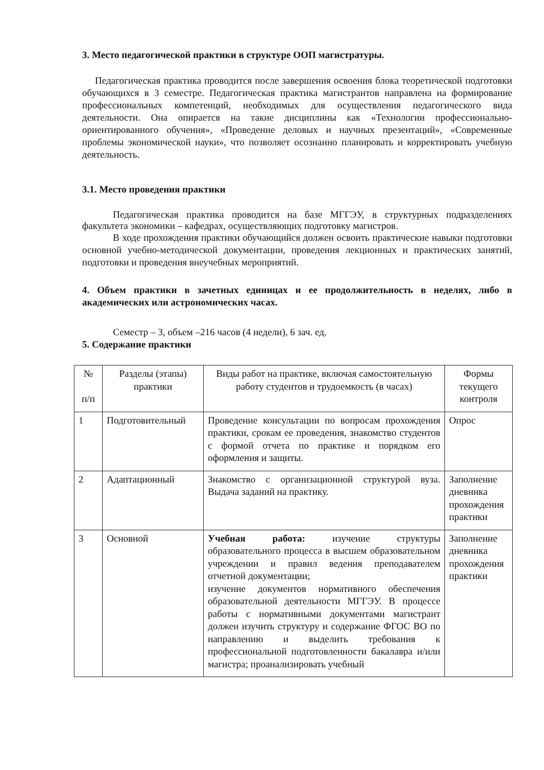3. Место педагогической практики в структуре ООП магистратуры.
Педагогическая практика проводится после завершения освоения блока теоретической подготовки обучающихся в 3 семестре. Педагогическая практика магистрантов направлена на формирование профессиональных компетенций, необходимых для осуществления педагогического вида деятельности. Она опирается на такие дисциплины как «Технологии профессионально-ориентированного обучения», «Проведение деловых и научных презентаций», «Современные проблемы экономической науки», что позволяет осознанно планировать и корректировать учебную деятельность.
3.1. Место проведения практики
Педагогическая практика проводится на базе МГГЭУ, в структурных подразделениях факультета экономики – кафедрах, осуществляющих подготовку магистров.
В ходе прохождения практики обучающийся должен освоить практические навыки подготовки основной учебно-методической документации, проведения лекционных и практических занятий, подготовки и проведения внеучебных мероприятий.
4. Объем практики в зачетных единицах и ее продолжительность в неделях, либо в академических или астрономических часах.
Семестр – 3, объем –216 часов (4 недели), 6 зач. ед.
5. Содержание практики
| № п/п | Разделы (этапы) практики | Виды работ на практике, включая самостоятельную работу студентов и трудоемкость (в часах) | Формы текущего контроля |
| 1 | Подготовительный | Проведение консультации по вопросам прохождения практики, срокам ее проведения, знакомство студентов с формой отчета по практике и порядком его оформления и защиты. | Опрос |
| 2 | Адаптационный | Знакомство с организационной структурой вуза. Выдача заданий на практику. | Заполнение дневника прохождения практики |
| 3 | Основной | Учебная работа: изучение структуры образовательного процесса в высшем образовательном учреждении и правил ведения преподавателем отчетной документации; изучение документов нормативного обеспечения образовательной деятельности МГГЭУ. В процессе работы с нормативными документами магистрант должен изучить структуру и содержание ФГОС ВО по направлению и выделить требования к профессиональной подготовленности бакалавра и/или магистра; проанализировать учебный | Заполнение дневника прохождения практики |